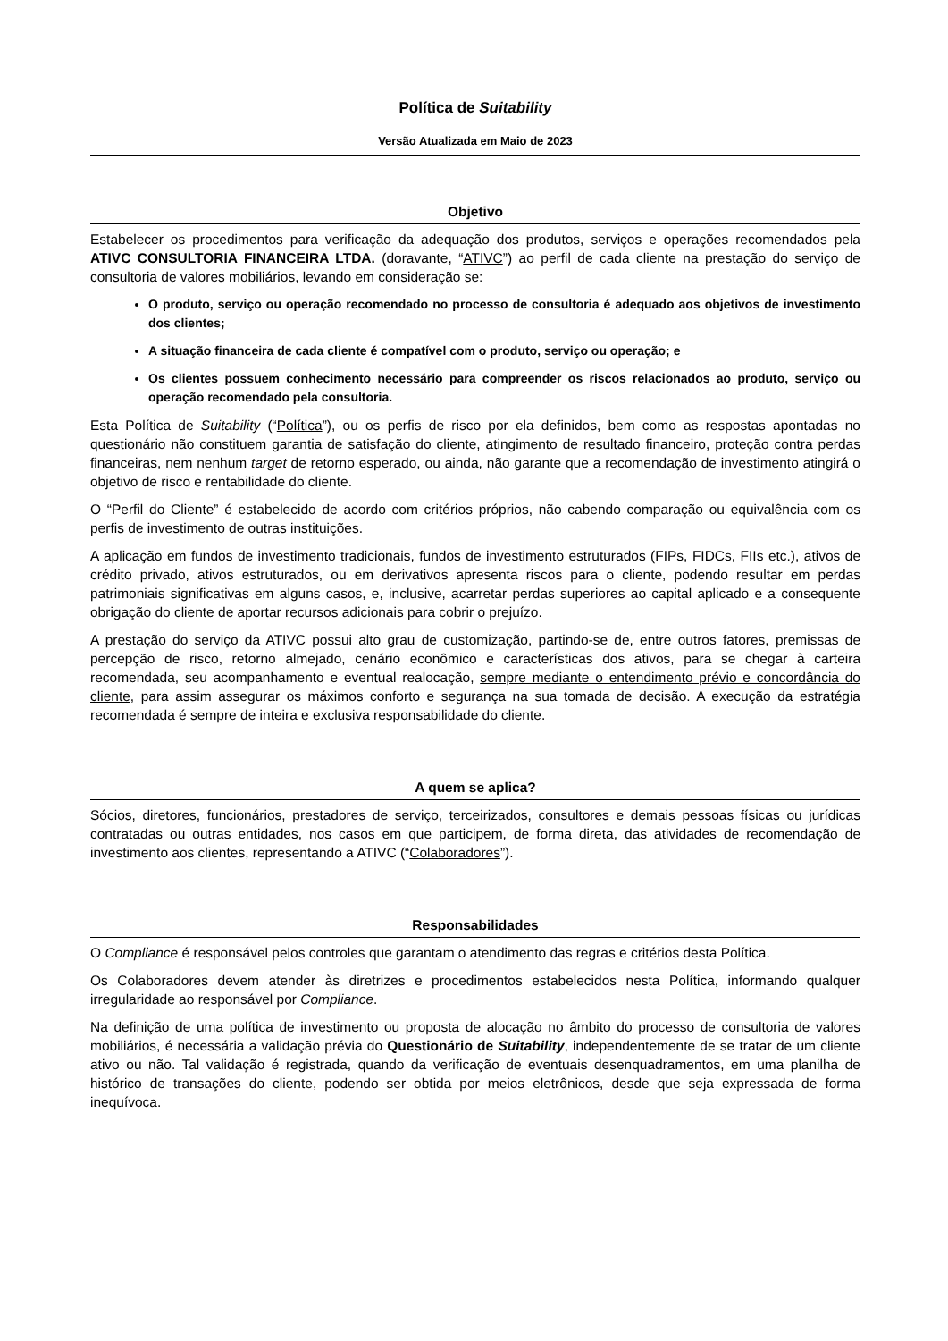Política de Suitability
Versão Atualizada em Maio de 2023
Objetivo
Estabelecer os procedimentos para verificação da adequação dos produtos, serviços e operações recomendados pela ATIVC CONSULTORIA FINANCEIRA LTDA. (doravante, “ATIVC”) ao perfil de cada cliente na prestação do serviço de consultoria de valores mobiliários, levando em consideração se:
O produto, serviço ou operação recomendado no processo de consultoria é adequado aos objetivos de investimento dos clientes;
A situação financeira de cada cliente é compatível com o produto, serviço ou operação; e
Os clientes possuem conhecimento necessário para compreender os riscos relacionados ao produto, serviço ou operação recomendado pela consultoria.
Esta Política de Suitability (“Política”), ou os perfis de risco por ela definidos, bem como as respostas apontadas no questionário não constituem garantia de satisfação do cliente, atingimento de resultado financeiro, proteção contra perdas financeiras, nem nenhum target de retorno esperado, ou ainda, não garante que a recomendação de investimento atingirá o objetivo de risco e rentabilidade do cliente.
O “Perfil do Cliente” é estabelecido de acordo com critérios próprios, não cabendo comparação ou equivalência com os perfis de investimento de outras instituições.
A aplicação em fundos de investimento tradicionais, fundos de investimento estruturados (FIPs, FIDCs, FIIs etc.), ativos de crédito privado, ativos estruturados, ou em derivativos apresenta riscos para o cliente, podendo resultar em perdas patrimoniais significativas em alguns casos, e, inclusive, acarretar perdas superiores ao capital aplicado e a consequente obrigação do cliente de aportar recursos adicionais para cobrir o prejuízo.
A prestação do serviço da ATIVC possui alto grau de customização, partindo-se de, entre outros fatores, premissas de percepção de risco, retorno almejado, cenário econômico e características dos ativos, para se chegar à carteira recomendada, seu acompanhamento e eventual realocação, sempre mediante o entendimento prévio e concordância do cliente, para assim assegurar os máximos conforto e segurança na sua tomada de decisão. A execução da estratégia recomendada é sempre de inteira e exclusiva responsabilidade do cliente.
A quem se aplica?
Sócios, diretores, funcionários, prestadores de serviço, terceirizados, consultores e demais pessoas físicas ou jurídicas contratadas ou outras entidades, nos casos em que participem, de forma direta, das atividades de recomendação de investimento aos clientes, representando a ATIVC (“Colaboradores”).
Responsabilidades
O Compliance é responsável pelos controles que garantam o atendimento das regras e critérios desta Política.
Os Colaboradores devem atender às diretrizes e procedimentos estabelecidos nesta Política, informando qualquer irregularidade ao responsável por Compliance.
Na definição de uma política de investimento ou proposta de alocação no âmbito do processo de consultoria de valores mobiliários, é necessária a validação prévia do Questionário de Suitability, independentemente de se tratar de um cliente ativo ou não. Tal validação é registrada, quando da verificação de eventuais desenquadramentos, em uma planilha de histórico de transações do cliente, podendo ser obtida por meios eletrônicos, desde que seja expressada de forma inequívoca.